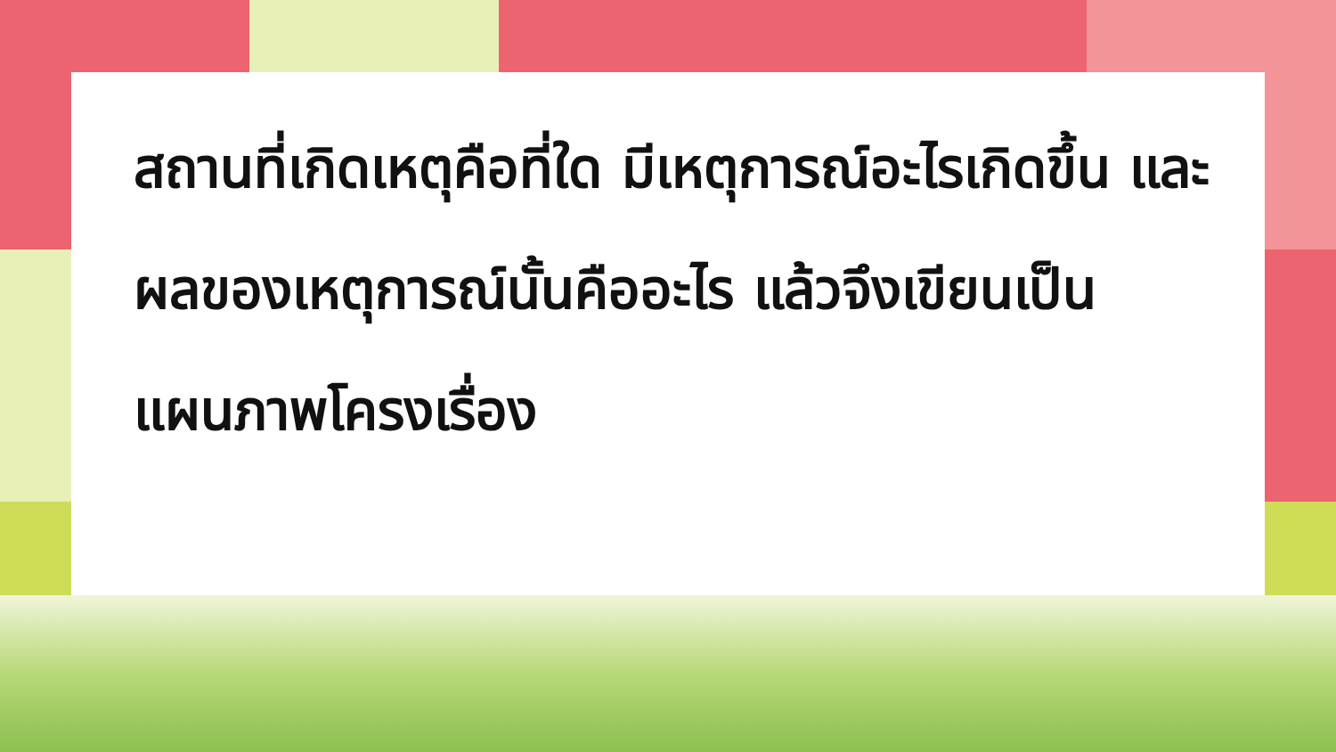สถานที่เกิดเหตุคือที่ใด มีเหตุการณ์อะไรเกิดขึ้น และผลของเหตุการณ์นั้นคืออะไร แล้วจึงเขียนเป็นแผนภาพโครงเรื่อง